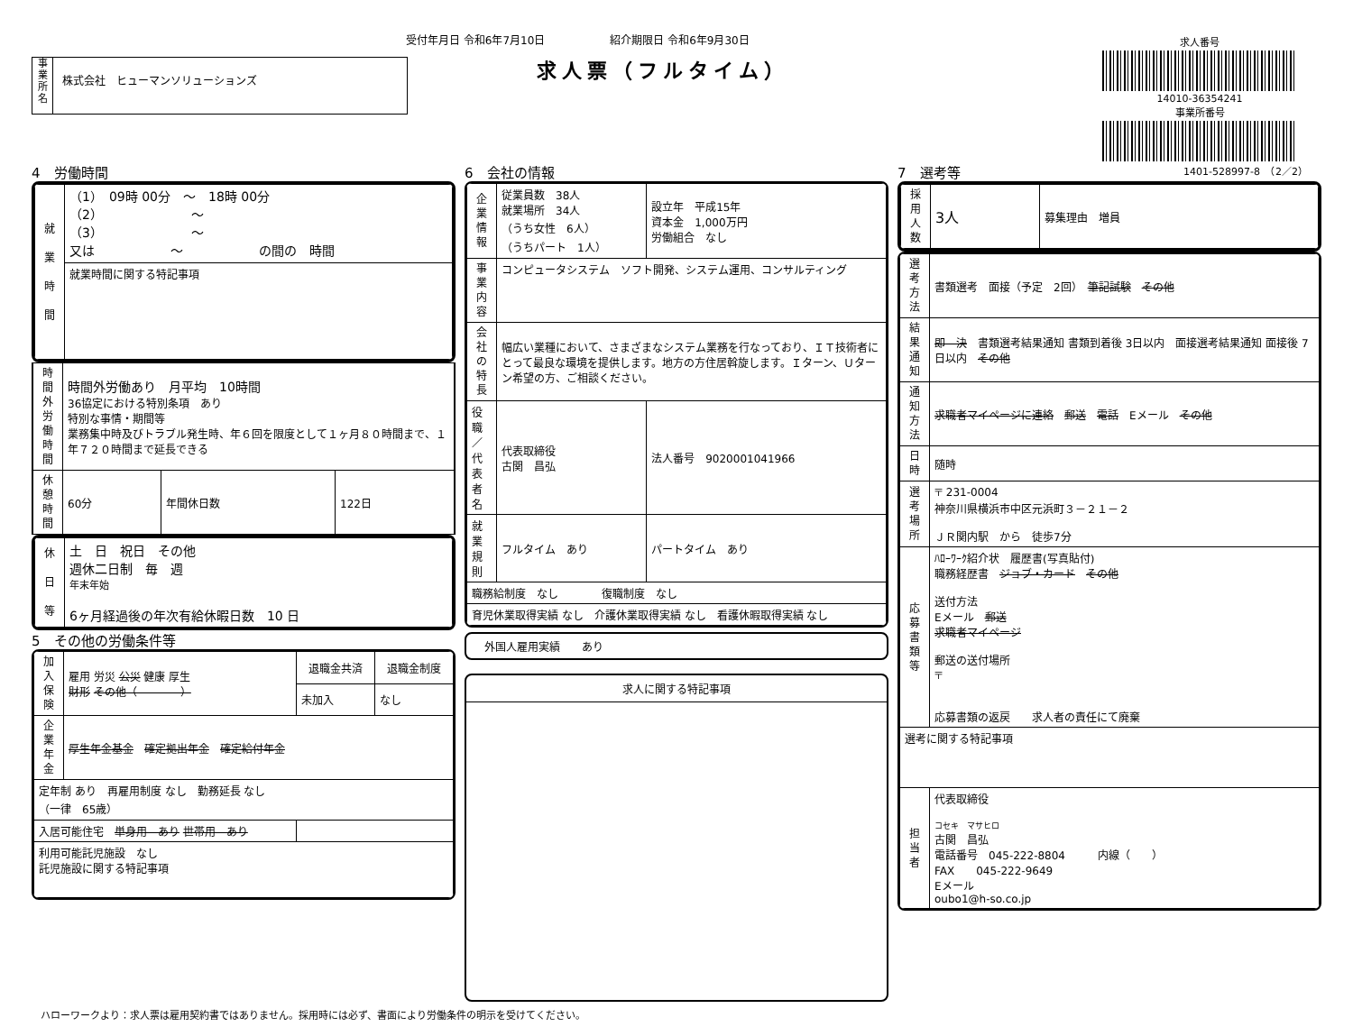受付年月日 令和6年7月10日　　　　　　紹介期限日 令和6年9月30日
求人票（フルタイム）
事
業
所
名
株式会社　ヒューマンソリューションズ
求人番号
14010-36354241
事業所番号
1401-528997-8　（2／2）
4　労働時間
| 就 業 時 間 | （1） 09時 00分 ～ 18時 00分 （2） ～ （3） ～ 又は ～ の間の 時間 |
| | 就業時間に関する特記事項 |
| 時間外労働時間 | 時間外労働あり 月平均 10時間 36協定における特別条項 あり 特別な事情・期間等 業務集中時及びトラブル発生時、年６回を限度として１ヶ月８０時間まで、１年７２０時間まで延長できる | | |
| 休憩時間 | 60分 | 年間休日数 | 122日 |
| 休 日 等 | 土 日 祝日 その他 週休二日制 毎 週 年末年始 6ヶ月経過後の年次有給休暇日数 10 日 |
5　その他の労働条件等
| 加入保険 | 雇用 労災 公災 健康 厚生 財形 その他（ ） | 退職金共済 | 退職金制度 |
| | | 未加入 | なし |
| 企業年金 | 厚生年金基金 確定拠出年金 確定給付年金 | | |
| 定年制 あり 再雇用制度 なし 勤務延長 なし （一律 65歳） | | | |
| 入居可能住宅 単身用 あり 世帯用 あり | | | |
| 利用可能託児施設 なし 託児施設に関する特記事項 | | | |
6　会社の情報
| 企業情報 | 従業員数 38人 就業場所 34人 （うち女性 6人） （うちパート 1人） | 設立年 平成15年 資本金 1,000万円 労働組合 なし | |
| 事業内容 | コンピュータシステム ソフト開発、システム運用、コンサルティング | | |
| 会社の特長 | 幅広い業種において、さまざまなシステム業務を行なっており、ＩＴ技術者にとって最良な環境を提供します。地方の方住居斡旋します。Ｉターン、Ｕターン希望の方、ご相談ください。 | | |
| 役職／代表者名 | 代表取締役 古関 昌弘 | | 法人番号 9020001041966 |
| 就業規則 | フルタイム あり | | パートタイム あり |
| 職務給制度 なし 復職制度 なし | | | |
| 育児休業取得実績 なし 介護休業取得実績 なし 看護休暇取得実績 なし | | | |
外国人雇用実績　　あり
求人に関する特記事項
7　選考等
| 採用人数 | 3人 | 募集理由 増員 |
| 選考方法 | 書類選考 面接（予定 2回） 筆記試験 その他 |
| 結果通知 | 即 決 書類選考結果通知 書類到着後 3日以内 面接選考結果通知 面接後 7日以内 その他 |
| 通知方法 | 求職者マイページに連絡 郵送 電話 Eメール その他 |
| 日時 | 随時 |
| 選考場所 | 〒 231-0004 神奈川県横浜市中区元浜町３－２１－２ ＪＲ関内駅 から 徒歩7分 |
| 応募書類等 | ﾊﾛｰﾜｰｸ紹介状 履歴書(写真貼付) 職務経歴書 ジョブ・カード その他 送付方法 Eメール 郵送 求職者マイページ 郵送の送付場所 〒 応募書類の返戻 求人者の責任にて廃棄 |
| 選考に関する特記事項 | |
| 担当者 | 代表取締役 コセキ マサヒロ 古関 昌弘 電話番号 045-222-8804 内線（ ） FAX 045-222-9649 Eメール oubo1@h-so.co.jp |
ハローワークより：求人票は雇用契約書ではありません。採用時には必ず、書面により労働条件の明示を受けてください。